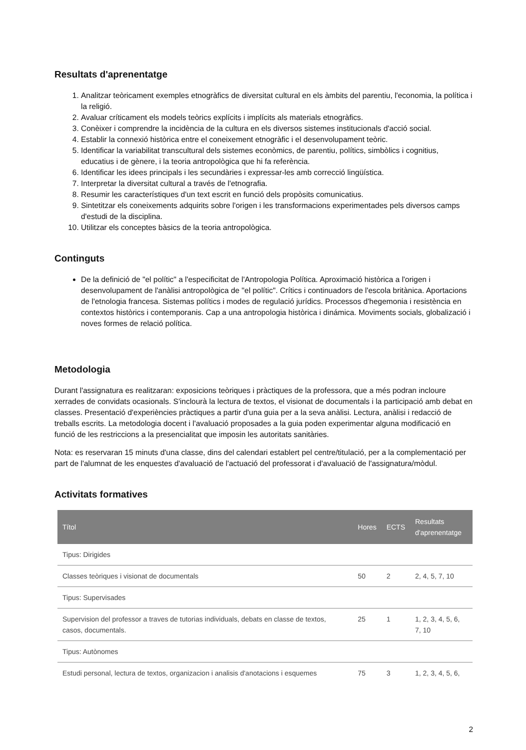Resultats d'aprenentatge
1. Analitzar teòricament exemples etnogràfics de diversitat cultural en els àmbits del parentiu, l'economia, la política i la religió.
2. Avaluar críticament els models teòrics explícits i implícits als materials etnogràfics.
3. Conèixer i comprendre la incidència de la cultura en els diversos sistemes institucionals d'acció social.
4. Establir la connexió històrica entre el coneixement etnogràfic i el desenvolupament teòric.
5. Identificar la variabilitat transcultural dels sistemes econòmics, de parentiu, polítics, simbòlics i cognitius, educatius i de gènere, i la teoria antropològica que hi fa referència.
6. Identificar les idees principals i les secundàries i expressar-les amb correcció lingüística.
7. Interpretar la diversitat cultural a través de l'etnografia.
8. Resumir les característiques d'un text escrit en funció dels propòsits comunicatius.
9. Sintetitzar els coneixements adquirits sobre l'origen i les transformacions experimentades pels diversos camps d'estudi de la disciplina.
10. Utilitzar els conceptes bàsics de la teoria antropològica.
Continguts
De la definició de "el polític" a l'especificitat de l'Antropologia Política. Aproximació històrica a l'origen i desenvolupament de l'anàlisi antropològica de "el polític". Crítics i continuadors de l'escola britànica. Aportacions de l'etnologia francesa. Sistemas polítics i modes de regulació jurídics. Processos d'hegemonia i resistència en contextos històrics i contemporanis. Cap a una antropologia històrica i dinámica. Moviments socials, globalizació i noves formes de relació política.
Metodologia
Durant l'assignatura es realitzaran: exposicions teòriques i pràctiques de la professora, que a més podran incloure xerrades de convidats ocasionals. S'inclourà la lectura de textos, el visionat de documentals i la participació amb debat en classes. Presentació d'experiències pràctiques a partir d'una guia per a la seva anàlisi. Lectura, anàlisi i redacció de treballs escrits. La metodologia docent i l'avaluació proposades a la guia poden experimentar alguna modificació en funció de les restriccions a la presencialitat que imposin les autoritats sanitàries.
Nota: es reservaran 15 minuts d'una classe, dins del calendari establert pel centre/titulació, per a la complementació per part de l'alumnat de les enquestes d'avaluació de l'actuació del professorat i d'avaluació de l'assignatura/mòdul.
Activitats formatives
| Títol | Hores | ECTS | Resultats d'aprenentatge |
| --- | --- | --- | --- |
| Tipus: Dirigides | | | |
| Classes teòriques i visionat de documentals | 50 | 2 | 2, 4, 5, 7, 10 |
| Tipus: Supervisades | | | |
| Supervision del professor a traves de tutorias individuals, debats en classe de textos, casos, documentals. | 25 | 1 | 1, 2, 3, 4, 5, 6, 7, 10 |
| Tipus: Autònomes | | | |
| Estudi personal, lectura de textos, organizacion i analisis d'anotacions i esquemes | 75 | 3 | 1, 2, 3, 4, 5, 6, |
2